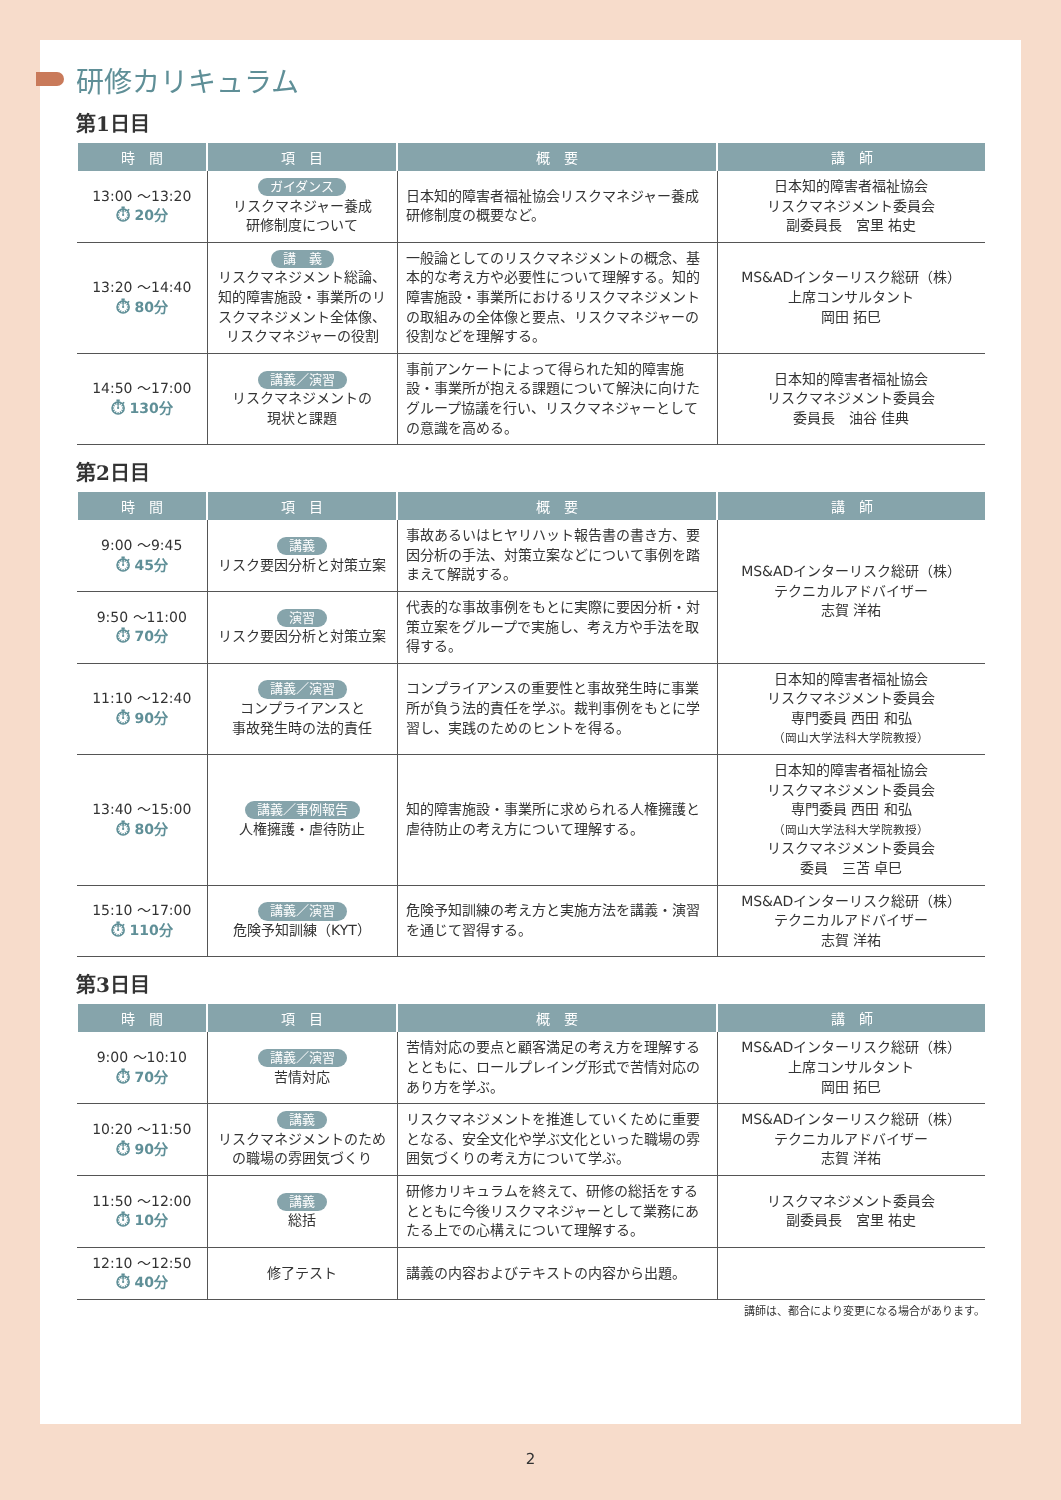研修カリキュラム
第1日目
| 時 間 | 項 目 | 概 要 | 講 師 |
| --- | --- | --- | --- |
| 13:00 ～13:20 ⏱ 20分 | ガイダンス リスクマネジャー養成 研修制度について | 日本知的障害者福祉協会リスクマネジャー養成研修制度の概要など。 | 日本知的障害者福祉協会 リスクマネジメント委員会 副委員長 宮里 祐史 |
| 13:20 ～14:40 ⏱ 80分 | 講 義 リスクマネジメント総論、知的障害施設・事業所のリスクマネジメント全体像、リスクマネジャーの役割 | 一般論としてのリスクマネジメントの概念、基本的な考え方や必要性について理解する。知的障害施設・事業所におけるリスクマネジメントの取組みの全体像と要点、リスクマネジャーの役割などを理解する。 | MS&ADインターリスク総研（株） 上席コンサルタント 岡田 拓巳 |
| 14:50 ～17:00 ⏱ 130分 | 講義／演習 リスクマネジメントの 現状と課題 | 事前アンケートによって得られた知的障害施設・事業所が抱える課題について解決に向けたグループ協議を行い、リスクマネジャーとしての意識を高める。 | 日本知的障害者福祉協会 リスクマネジメント委員会 委員長 油谷 佳典 |
第2日目
| 時 間 | 項 目 | 概 要 | 講 師 |
| --- | --- | --- | --- |
| 9:00 ～9:45 ⏱ 45分 | 講義 リスク要因分析と対策立案 | 事故あるいはヒヤリハット報告書の書き方、要因分析の手法、対策立案などについて事例を踏まえて解説する。 | MS&ADインターリスク総研（株） テクニカルアドバイザー 志賀 洋祐 |
| 9:50 ～11:00 ⏱ 70分 | 演習 リスク要因分析と対策立案 | 代表的な事故事例をもとに実際に要因分析・対策立案をグループで実施し、考え方や手法を取得する。 | |
| 11:10 ～12:40 ⏱ 90分 | 講義／演習 コンプライアンスと 事故発生時の法的責任 | コンプライアンスの重要性と事故発生時に事業所が負う法的責任を学ぶ。裁判事例をもとに学習し、実践のためのヒントを得る。 | 日本知的障害者福祉協会 リスクマネジメント委員会 専門委員 西田 和弘 （岡山大学法科大学院教授） |
| 13:40 ～15:00 ⏱ 80分 | 講義／事例報告 人権擁護・虐待防止 | 知的障害施設・事業所に求められる人権擁護と虐待防止の考え方について理解する。 | 日本知的障害者福祉協会 リスクマネジメント委員会 専門委員 西田 和弘 （岡山大学法科大学院教授） リスクマネジメント委員会 委員 三苫 卓巳 |
| 15:10 ～17:00 ⏱ 110分 | 講義／演習 危険予知訓練（KYT） | 危険予知訓練の考え方と実施方法を講義・演習を通じて習得する。 | MS&ADインターリスク総研（株） テクニカルアドバイザー 志賀 洋祐 |
第3日目
| 時 間 | 項 目 | 概 要 | 講 師 |
| --- | --- | --- | --- |
| 9:00 ～10:10 ⏱ 70分 | 講義／演習 苦情対応 | 苦情対応の要点と顧客満足の考え方を理解するとともに、ロールプレイング形式で苦情対応のあり方を学ぶ。 | MS&ADインターリスク総研（株） 上席コンサルタント 岡田 拓巳 |
| 10:20 ～11:50 ⏱ 90分 | 講義 リスクマネジメントのための職場の雰囲気づくり | リスクマネジメントを推進していくために重要となる、安全文化や学ぶ文化といった職場の雰囲気づくりの考え方について学ぶ。 | MS&ADインターリスク総研（株） テクニカルアドバイザー 志賀 洋祐 |
| 11:50 ～12:00 ⏱ 10分 | 講義 総括 | 研修カリキュラムを終えて、研修の総括をするとともに今後リスクマネジャーとして業務にあたる上での心構えについて理解する。 | リスクマネジメント委員会 副委員長 宮里 祐史 |
| 12:10 ～12:50 ⏱ 40分 | 修了テスト | 講義の内容およびテキストの内容から出題。 | |
講師は、都合により変更になる場合があります。
2